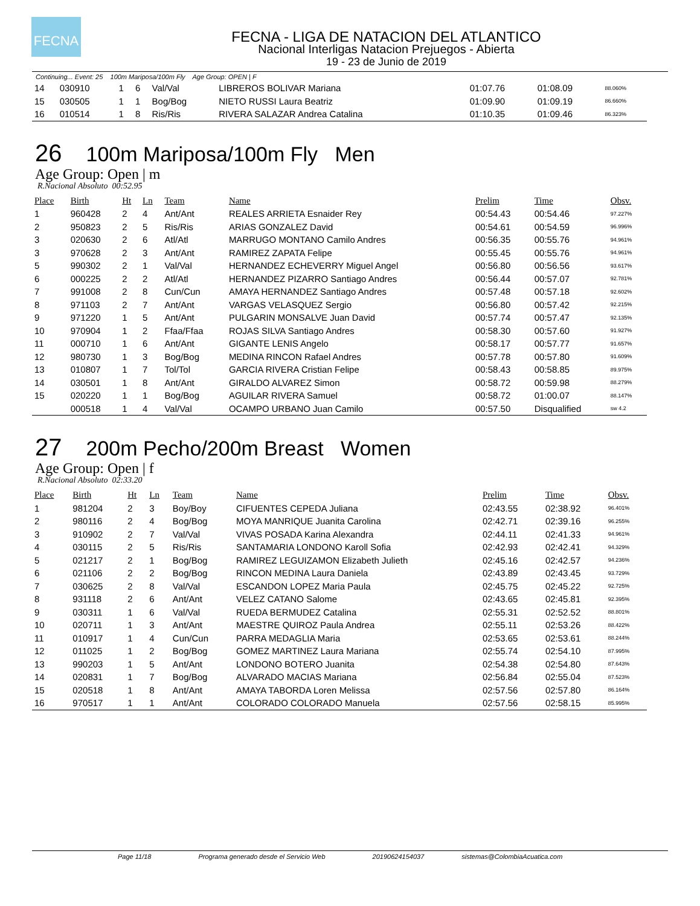FECNA
FECNA - LIGA DE NATACION DEL ATLANTICO
Nacional Interligas Natacion Prejuegos - Abierta
19 - 23 de Junio de 2019
Continuing... Event: 25 100m Mariposa/100m Fly Age Group: OPEN | F
| 14 | 030910 | 1 | 6 | Val/Val | LIBREROS BOLIVAR Mariana | 01:07.76 | 01:08.09 | 88.060% |
| 15 | 030505 | 1 | 1 | Bog/Bog | NIETO RUSSI Laura Beatriz | 01:09.90 | 01:09.19 | 86.660% |
| 16 | 010514 | 1 | 8 | Ris/Ris | RIVERA SALAZAR Andrea Catalina | 01:10.35 | 01:09.46 | 86.323% |
26 100m Mariposa/100m Fly Men
Age Group: Open | m
R.Nacional Absoluto 00:52.95
| Place | Birth | Ht | Ln | Team | Name | Prelim | Time | Obsv. |
| --- | --- | --- | --- | --- | --- | --- | --- | --- |
| 1 | 960428 | 2 | 4 | Ant/Ant | REALES ARRIETA Esnaider Rey | 00:54.43 | 00:54.46 | 97.227% |
| 2 | 950823 | 2 | 5 | Ris/Ris | ARIAS GONZALEZ David | 00:54.61 | 00:54.59 | 96.996% |
| 3 | 020630 | 2 | 6 | Atl/Atl | MARRUGO MONTANO Camilo Andres | 00:56.35 | 00:55.76 | 94.961% |
| 3 | 970628 | 2 | 3 | Ant/Ant | RAMIREZ ZAPATA Felipe | 00:55.45 | 00:55.76 | 94.961% |
| 5 | 990302 | 2 | 1 | Val/Val | HERNANDEZ ECHEVERRY Miguel Angel | 00:56.80 | 00:56.56 | 93.617% |
| 6 | 000225 | 2 | 2 | Atl/Atl | HERNANDEZ PIZARRO Santiago Andres | 00:56.44 | 00:57.07 | 92.781% |
| 7 | 991008 | 2 | 8 | Cun/Cun | AMAYA HERNANDEZ Santiago Andres | 00:57.48 | 00:57.18 | 92.602% |
| 8 | 971103 | 2 | 7 | Ant/Ant | VARGAS VELASQUEZ Sergio | 00:56.80 | 00:57.42 | 92.215% |
| 9 | 971220 | 1 | 5 | Ant/Ant | PULGARIN MONSALVE Juan David | 00:57.74 | 00:57.47 | 92.135% |
| 10 | 970904 | 1 | 2 | Ffaa/Ffaa | ROJAS SILVA Santiago Andres | 00:58.30 | 00:57.60 | 91.927% |
| 11 | 000710 | 1 | 6 | Ant/Ant | GIGANTE LENIS Angelo | 00:58.17 | 00:57.77 | 91.657% |
| 12 | 980730 | 1 | 3 | Bog/Bog | MEDINA RINCON Rafael Andres | 00:57.78 | 00:57.80 | 91.609% |
| 13 | 010807 | 1 | 7 | Tol/Tol | GARCIA RIVERA Cristian Felipe | 00:58.43 | 00:58.85 | 89.975% |
| 14 | 030501 | 1 | 8 | Ant/Ant | GIRALDO ALVAREZ Simon | 00:58.72 | 00:59.98 | 88.279% |
| 15 | 020220 | 1 | 1 | Bog/Bog | AGUILAR RIVERA Samuel | 00:58.72 | 01:00.07 | 88.147% |
| | 000518 | 1 | 4 | Val/Val | OCAMPO URBANO Juan Camilo | 00:57.50 | Disqualified | sw 4.2 |
27 200m Pecho/200m Breast Women
Age Group: Open | f
R.Nacional Absoluto 02:33.20
| Place | Birth | Ht | Ln | Team | Name | Prelim | Time | Obsv. |
| --- | --- | --- | --- | --- | --- | --- | --- | --- |
| 1 | 981204 | 2 | 3 | Boy/Boy | CIFUENTES CEPEDA Juliana | 02:43.55 | 02:38.92 | 96.401% |
| 2 | 980116 | 2 | 4 | Bog/Bog | MOYA MANRIQUE Juanita Carolina | 02:42.71 | 02:39.16 | 96.255% |
| 3 | 910902 | 2 | 7 | Val/Val | VIVAS POSADA Karina Alexandra | 02:44.11 | 02:41.33 | 94.961% |
| 4 | 030115 | 2 | 5 | Ris/Ris | SANTAMARIA LONDONO Karoll Sofia | 02:42.93 | 02:42.41 | 94.329% |
| 5 | 021217 | 2 | 1 | Bog/Bog | RAMIREZ LEGUIZAMON Elizabeth Julieth | 02:45.16 | 02:42.57 | 94.236% |
| 6 | 021106 | 2 | 2 | Bog/Bog | RINCON MEDINA Laura Daniela | 02:43.89 | 02:43.45 | 93.729% |
| 7 | 030625 | 2 | 8 | Val/Val | ESCANDON LOPEZ Maria Paula | 02:45.75 | 02:45.22 | 92.725% |
| 8 | 931118 | 2 | 6 | Ant/Ant | VELEZ CATANO Salome | 02:43.65 | 02:45.81 | 92.395% |
| 9 | 030311 | 1 | 6 | Val/Val | RUEDA BERMUDEZ Catalina | 02:55.31 | 02:52.52 | 88.801% |
| 10 | 020711 | 1 | 3 | Ant/Ant | MAESTRE QUIROZ Paula Andrea | 02:55.11 | 02:53.26 | 88.422% |
| 11 | 010917 | 1 | 4 | Cun/Cun | PARRA MEDAGLIA Maria | 02:53.65 | 02:53.61 | 88.244% |
| 12 | 011025 | 1 | 2 | Bog/Bog | GOMEZ MARTINEZ Laura Mariana | 02:55.74 | 02:54.10 | 87.995% |
| 13 | 990203 | 1 | 5 | Ant/Ant | LONDONO BOTERO Juanita | 02:54.38 | 02:54.80 | 87.643% |
| 14 | 020831 | 1 | 7 | Bog/Bog | ALVARADO MACIAS Mariana | 02:56.84 | 02:55.04 | 87.523% |
| 15 | 020518 | 1 | 8 | Ant/Ant | AMAYA TABORDA Loren Melissa | 02:57.56 | 02:57.80 | 86.164% |
| 16 | 970517 | 1 | 1 | Ant/Ant | COLORADO COLORADO Manuela | 02:57.56 | 02:58.15 | 85.995% |
Page 11/18 Programa generado desde el Servicio Web 20190624154037 sistemas@ColombiaAcuatica.com